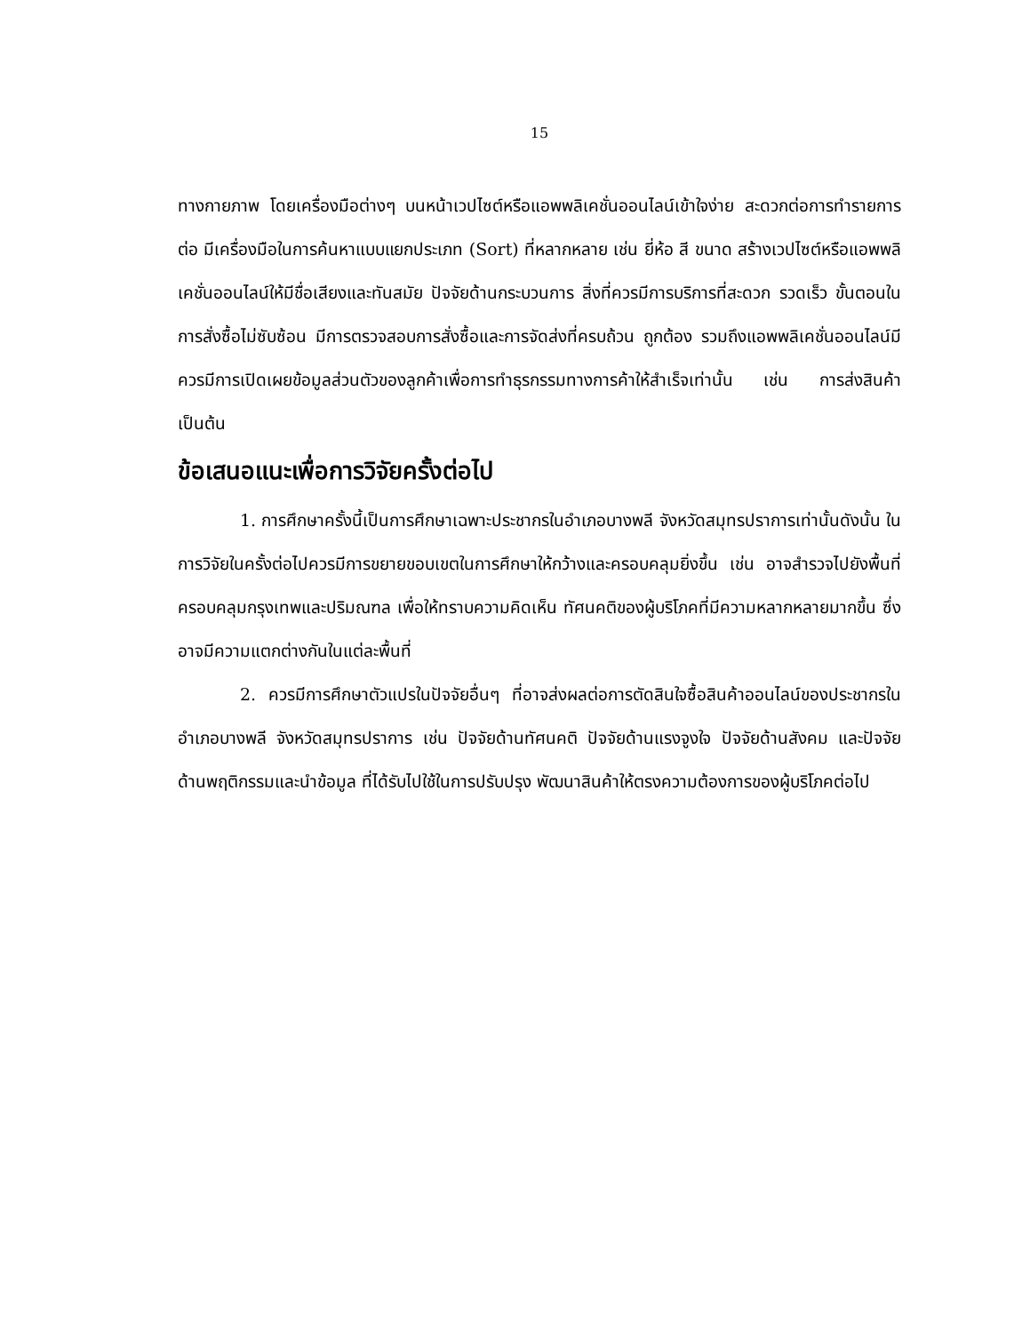15
ทางกายภาพ โดยเครื่องมือต่างๆ บนหน้าเวปไซต์หรือแอพพลิเคชั่นออนไลน์เข้าใจง่าย สะดวกต่อการทำรายการต่อ มีเครื่องมือในการค้นหาแบบแยกประเภท (Sort) ที่หลากหลาย เช่น ยี่ห้อ สี ขนาด สร้างเวปไซต์หรือแอพพลิเคชั่นออนไลน์ให้มีชื่อเสียงและทันสมัย ปัจจัยด้านกระบวนการ สิ่งที่ควรมีการบริการที่สะดวก รวดเร็ว ขั้นตอนในการสั่งซื้อไม่ซับซ้อน มีการตรวจสอบการสั่งซื้อและการจัดส่งที่ครบถ้วน ถูกต้อง รวมถึงแอพพลิเคชั่นออนไลน์มีควรมีการเปิดเผยข้อมูลส่วนตัวของลูกค้าเพื่อการทำธุรกรรมทางการค้าให้สำเร็จเท่านั้น เช่น การส่งสินค้า เป็นต้น
ข้อเสนอแนะเพื่อการวิจัยครั้งต่อไป
1. การศึกษาครั้งนี้เป็นการศึกษาเฉพาะประชากรในอำเภอบางพลี จังหวัดสมุทรปราการเท่านั้นดังนั้น ในการวิจัยในครั้งต่อไปควรมีการขยายขอบเขตในการศึกษาให้กว้างและครอบคลุมยิ่งขึ้น เช่น อาจสำรวจไปยังพื้นที่ครอบคลุมกรุงเทพและปริมณฑล เพื่อให้ทราบความคิดเห็น ทัศนคติของผู้บริโภคที่มีความหลากหลายมากขึ้น ซึ่งอาจมีความแตกต่างกันในแต่ละพื้นที่
2. ควรมีการศึกษาตัวแปรในปัจจัยอื่นๆ ที่อาจส่งผลต่อการตัดสินใจซื้อสินค้าออนไลน์ของประชากรในอำเภอบางพลี จังหวัดสมุทรปราการ เช่น ปัจจัยด้านทัศนคติ ปัจจัยด้านแรงจูงใจ ปัจจัยด้านสังคม และปัจจัยด้านพฤติกรรมและนำข้อมูล ที่ได้รับไปใช้ในการปรับปรุง พัฒนาสินค้าให้ตรงความต้องการของผู้บริโภคต่อไป